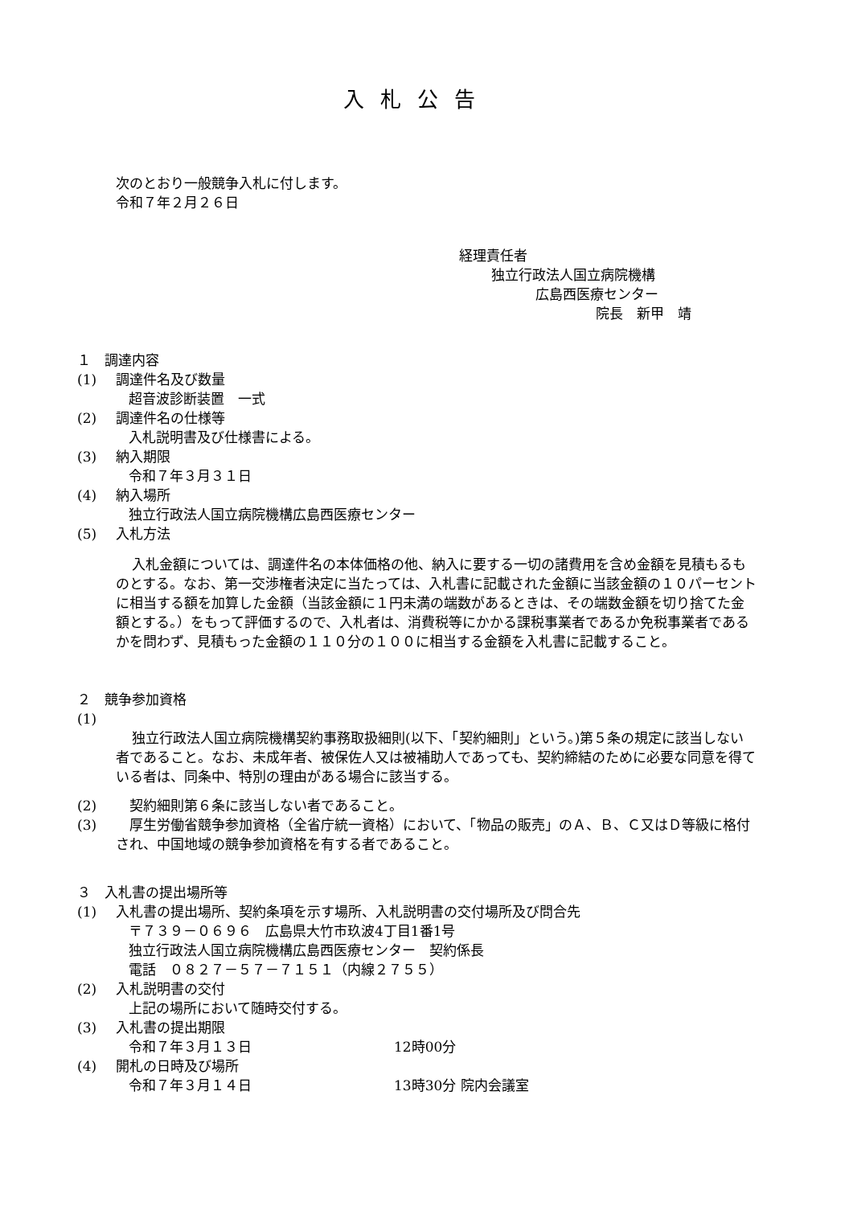入札公告
次のとおり一般競争入札に付します。
令和７年２月２６日
経理責任者
独立行政法人国立病院機構
広島西医療センター
院長　新甲　靖
１　調達内容
(1) 調達件名及び数量
超音波診断装置　一式
(2) 調達件名の仕様等
入札説明書及び仕様書による。
(3) 納入期限
令和７年３月３１日
(4) 納入場所
独立行政法人国立病院機構広島西医療センター
(5) 入札方法
入札金額については、調達件名の本体価格の他、納入に要する一切の諸費用を含め金額を見積もるものとする。なお、第一交渉権者決定に当たっては、入札書に記載された金額に当該金額の１０パーセントに相当する額を加算した金額（当該金額に１円未満の端数があるときは、その端数金額を切り捨てた金額とする。）をもって評価するので、入札者は、消費税等にかかる課税事業者であるか免税事業者であるかを問わず、見積もった金額の１１０分の１００に相当する金額を入札書に記載すること。
２　競争参加資格
(1)
独立行政法人国立病院機構契約事務取扱細則(以下、「契約細則」という。)第５条の規定に該当しない者であること。なお、未成年者、被保佐人又は被補助人であっても、契約締結のために必要な同意を得ている者は、同条中、特別の理由がある場合に該当する。
(2)　契約細則第６条に該当しない者であること。
(3)　厚生労働省競争参加資格（全省庁統一資格）において、「物品の販売」のＡ、Ｂ、Ｃ又はＤ等級に格付され、中国地域の競争参加資格を有する者であること。
３　入札書の提出場所等
(1) 入札書の提出場所、契約条項を示す場所、入札説明書の交付場所及び問合先
〒７３９－０６９６　広島県大竹市玖波4丁目1番1号
独立行政法人国立病院機構広島西医療センター　契約係長
電話　０８２７－５７－７１５１（内線２７５５）
(2) 入札説明書の交付
上記の場所において随時交付する。
(3) 入札書の提出期限
令和７年３月１３日 12時00分
(4) 開札の日時及び場所
令和７年３月１４日 13時30分 院内会議室